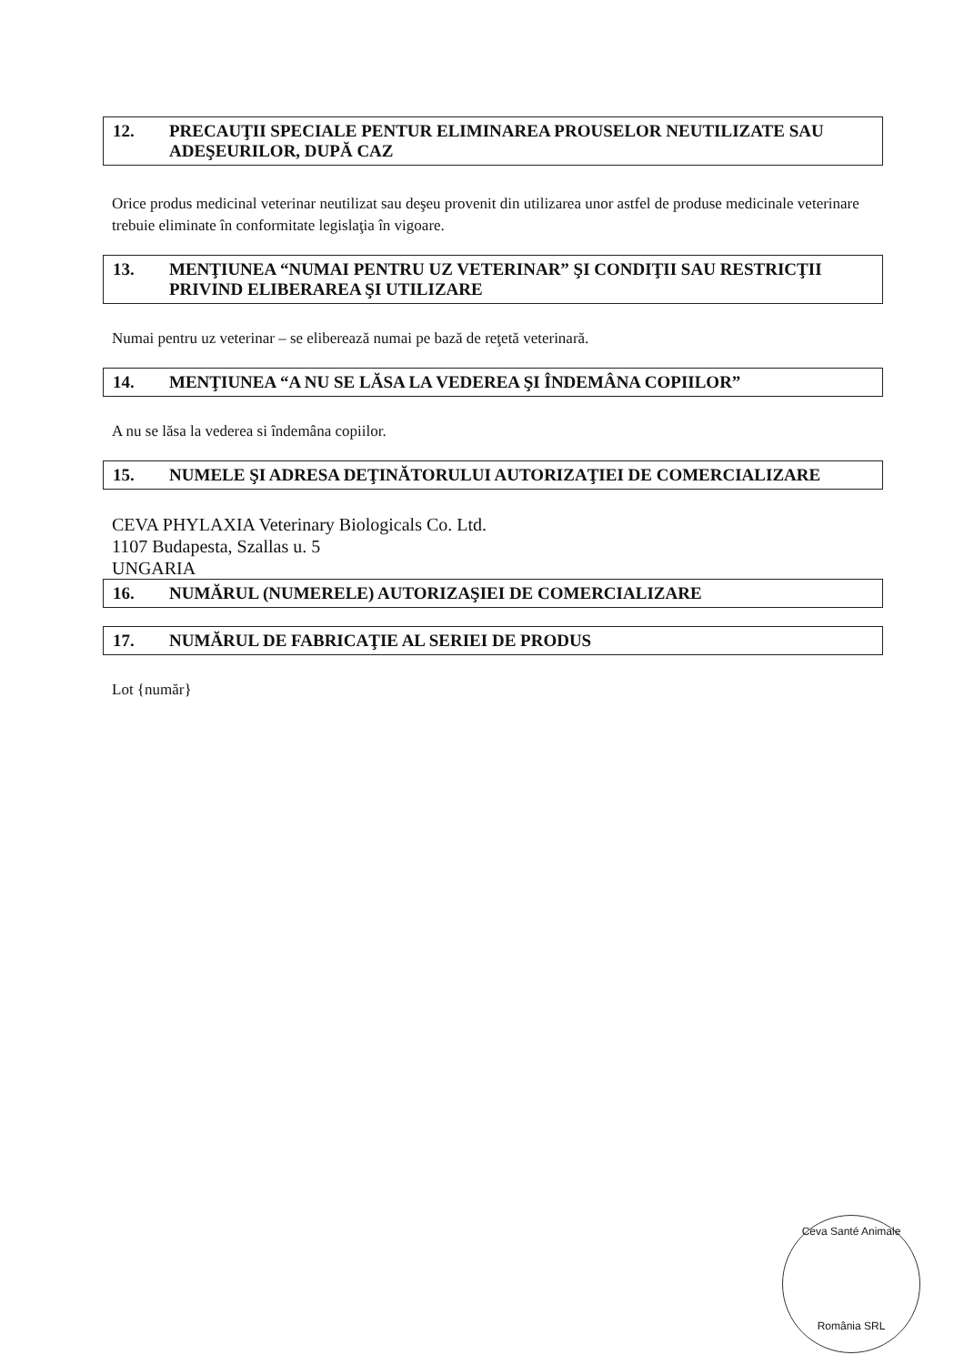12. PRECAUŢII SPECIALE PENTUR ELIMINAREA PROUSELOR NEUTILIZATE SAU ADEŞEURILOR, DUPĂ CAZ
Orice produs medicinal veterinar neutilizat sau deşeu provenit din utilizarea unor astfel de produse medicinale veterinare trebuie eliminate în conformitate legislaţia în vigoare.
13. MENŢIUNEA “NUMAI PENTRU UZ VETERINAR” ŞI CONDIŢII SAU RESTRICŢII PRIVIND ELIBERAREA ŞI UTILIZARE
Numai pentru uz veterinar – se eliberează numai pe bază de reţetă veterinară.
14. MENŢIUNEA “A NU SE LĂSA LA VEDEREA ŞI ÎNDEMÂNA COPIILOR”
A nu se lăsa la vederea si îndemâna copiilor.
15. NUMELE ŞI ADRESA DEŢINĂTORULUI AUTORIZAŢIEI DE COMERCIALIZARE
CEVA PHYLAXIA Veterinary Biologicals Co. Ltd.
1107 Budapesta, Szallas u. 5
UNGARIA
16. NUMĂRUL (NUMERELE) AUTORIZAŞIEI DE COMERCIALIZARE
17. NUMĂRUL DE FABRICAŢIE AL SERIEI DE PRODUS
Lot {număr}
Ceva Santé Animale
România SRL